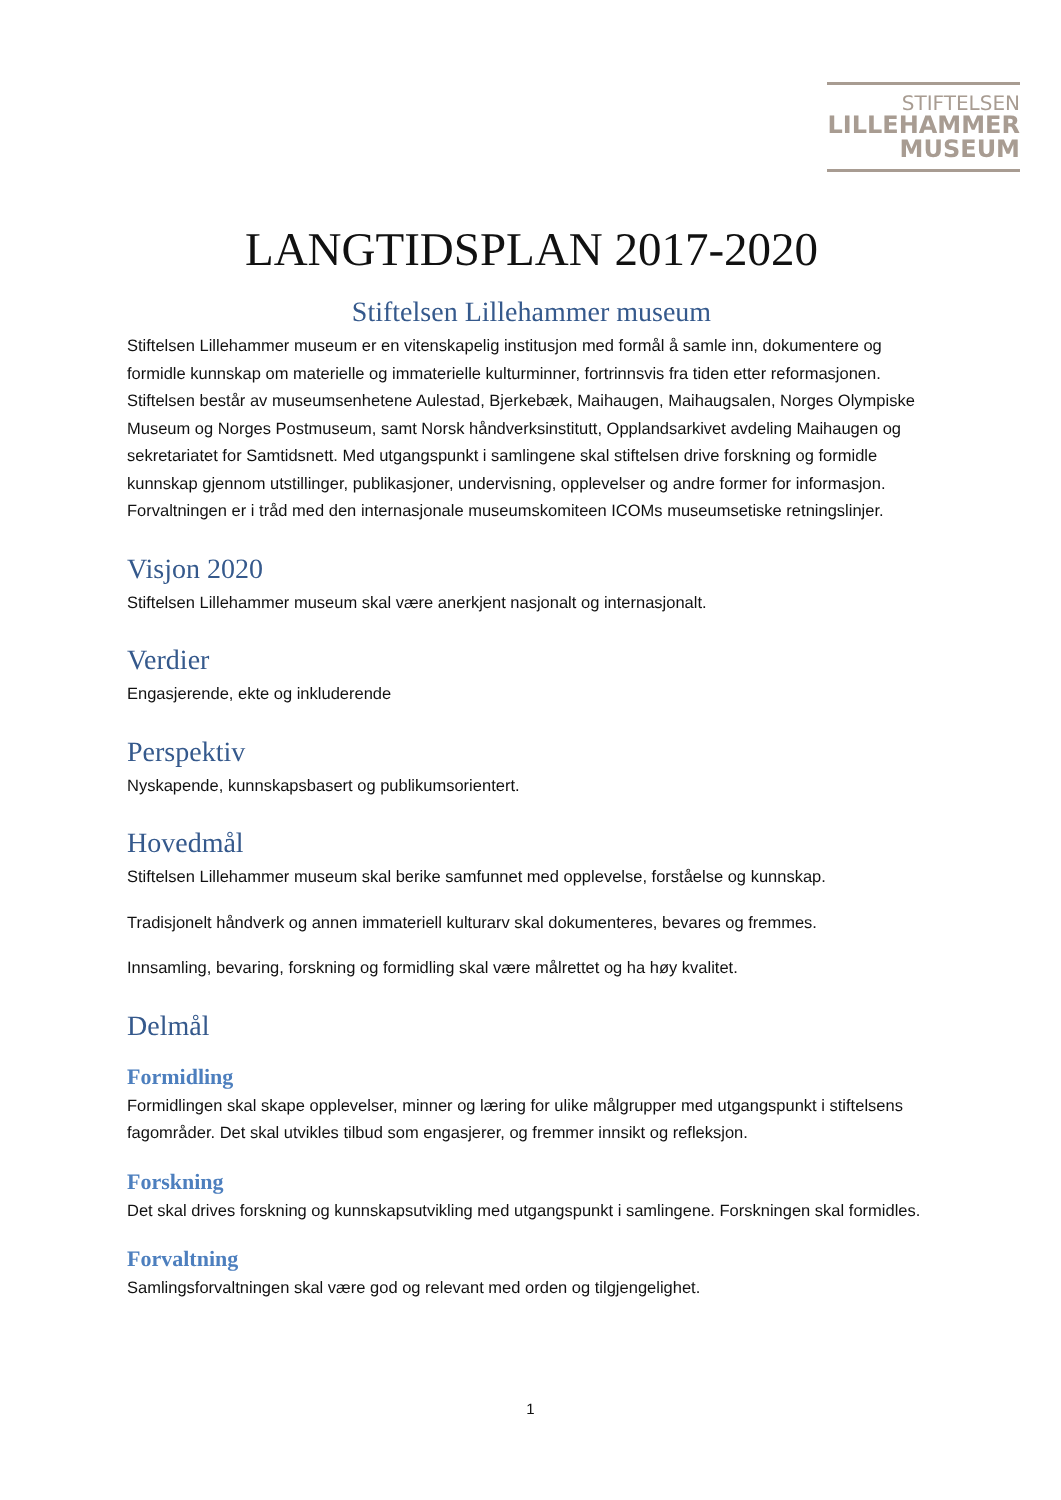STIFTELSEN
LILLEHAMMER
MUSEUM
LANGTIDSPLAN 2017-2020
Stiftelsen Lillehammer museum
Stiftelsen Lillehammer museum er en vitenskapelig institusjon med formål å samle inn, dokumentere og formidle kunnskap om materielle og immaterielle kulturminner, fortrinnsvis fra tiden etter reformasjonen. Stiftelsen består av museumsenhetene Aulestad, Bjerkebæk, Maihaugen, Maihaugsalen, Norges Olympiske Museum og Norges Postmuseum, samt Norsk håndverksinstitutt, Opplandsarkivet avdeling Maihaugen og sekretariatet for Samtidsnett. Med utgangspunkt i samlingene skal stiftelsen drive forskning og formidle kunnskap gjennom utstillinger, publikasjoner, undervisning, opplevelser og andre former for informasjon. Forvaltningen er i tråd med den internasjonale museumskomiteen ICOMs museumsetiske retningslinjer.
Visjon 2020
Stiftelsen Lillehammer museum skal være anerkjent nasjonalt og internasjonalt.
Verdier
Engasjerende, ekte og inkluderende
Perspektiv
Nyskapende, kunnskapsbasert og publikumsorientert.
Hovedmål
Stiftelsen Lillehammer museum skal berike samfunnet med opplevelse, forståelse og kunnskap.
Tradisjonelt håndverk og annen immateriell kulturarv skal dokumenteres, bevares og fremmes.
Innsamling, bevaring, forskning og formidling skal være målrettet og ha høy kvalitet.
Delmål
Formidling
Formidlingen skal skape opplevelser, minner og læring for ulike målgrupper med utgangspunkt i stiftelsens fagområder. Det skal utvikles tilbud som engasjerer, og fremmer innsikt og refleksjon.
Forskning
Det skal drives forskning og kunnskapsutvikling med utgangspunkt i samlingene. Forskningen skal formidles.
Forvaltning
Samlingsforvaltningen skal være god og relevant med orden og tilgjengelighet.
1